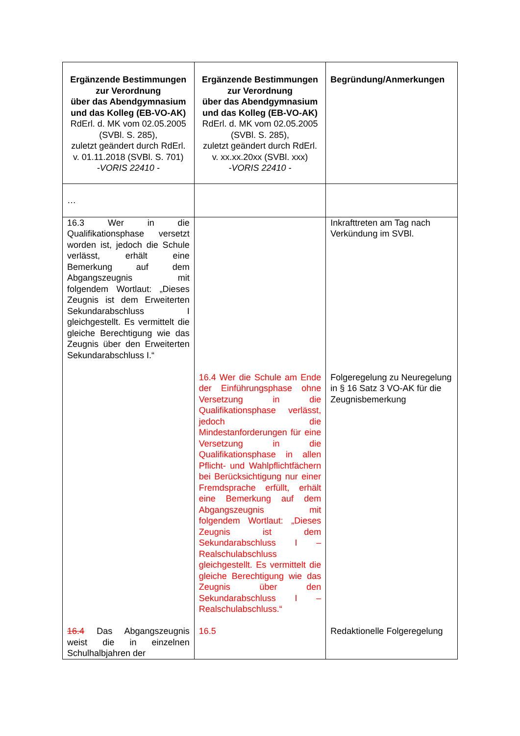| Ergänzende Bestimmungen zur Verordnung über das Abendgymnasium und das Kolleg (EB-VO-AK) RdErl. d. MK vom 02.05.2005 (SVBl. S. 285), zuletzt geändert durch RdErl. v. 01.11.2018 (SVBl. S. 701) -VORIS 22410 - | Ergänzende Bestimmungen zur Verordnung über das Abendgymnasium und das Kolleg (EB-VO-AK) RdErl. d. MK vom 02.05.2005 (SVBl. S. 285), zuletzt geändert durch RdErl. v. xx.xx.20xx (SVBl. xxx) -VORIS 22410 - | Begründung/Anmerkungen |
| --- | --- | --- |
| … | | |
| 16.3 Wer in die Qualifikationsphase versetzt worden ist, jedoch die Schule verlässt, erhält eine Bemerkung auf dem Abgangszeugnis mit folgendem Wortlaut: „Dieses Zeugnis ist dem Erweiterten Sekundarabschluss I gleichgestellt. Es vermittelt die gleiche Berechtigung wie das Zeugnis über den Erweiterten Sekundarabschluss I.“ | | Inkrafttreten am Tag nach Verkündung im SVBl. |
| | 16.4 Wer die Schule am Ende der Einführungsphase ohne Versetzung in die Qualifikationsphase verlässt, jedoch die Mindestanforderungen für eine Versetzung in die Qualifikationsphase in allen Pflicht- und Wahlpflichtfächern bei Berücksichtigung nur einer Fremdsprache erfüllt, erhält eine Bemerkung auf dem Abgangszeugnis mit folgendem Wortlaut: „Dieses Zeugnis ist dem Sekundarabschluss I – Realschulabschluss gleichgestellt. Es vermittelt die gleiche Berechtigung wie das Zeugnis über den Sekundarabschluss I – Realschulabschluss.“ | Folgeregelung zu Neuregelung in § 16 Satz 3 VO-AK für die Zeugnisbemerkung |
| 16.4 Das Abgangszeugnis weist die in einzelnen Schulhalbjahren der | 16.5 | Redaktionelle Folgeregelung |